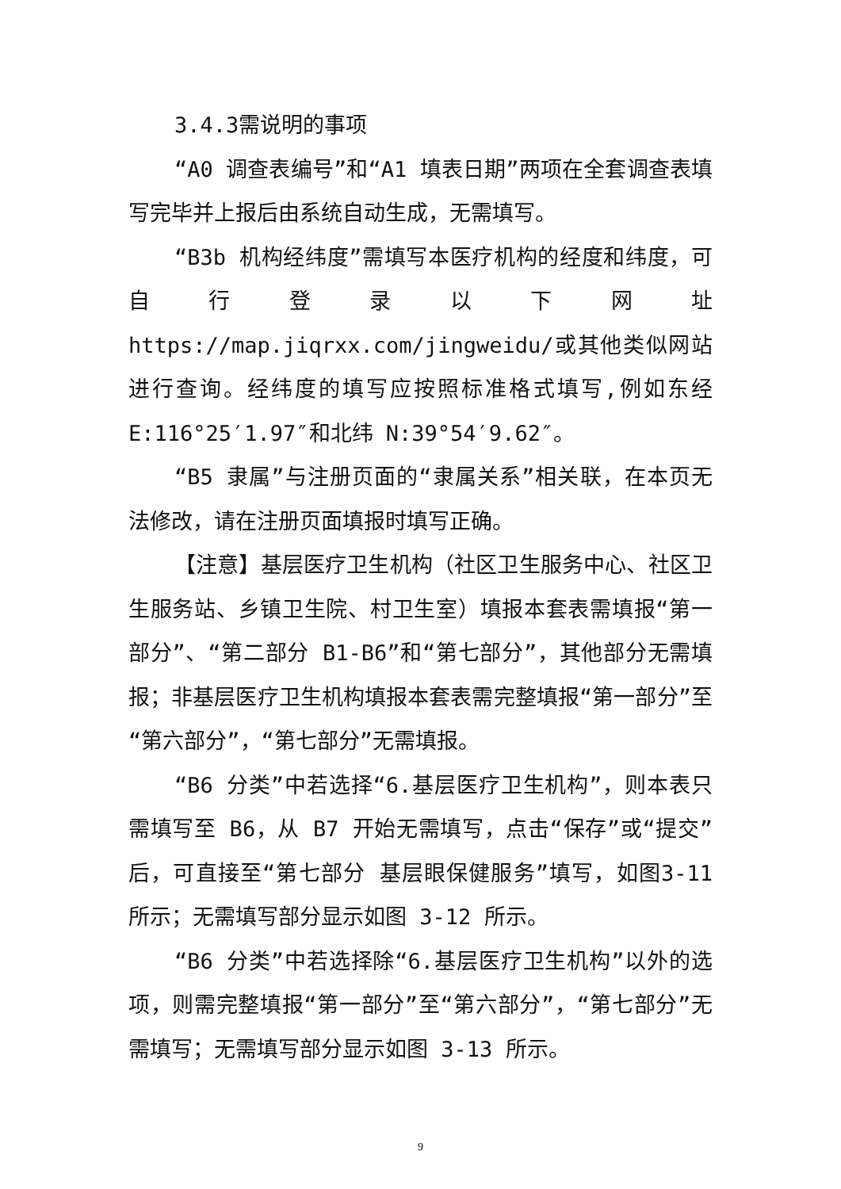3.4.3需说明的事项
“A0 调查表编号”和“A1 填表日期”两项在全套调查表填写完毕并上报后由系统自动生成，无需填写。
“B3b 机构经纬度”需填写本医疗机构的经度和纬度，可自行登录以下网址 https://map.jiqrxx.com/jingweidu/或其他类似网站进行查询。经纬度的填写应按照标准格式填写,例如东经 E:116°25′1.97″和北纬 N:39°54′9.62″。
“B5 隶属”与注册页面的“隶属关系”相关联，在本页无法修改，请在注册页面填报时填写正确。
【注意】基层医疗卫生机构（社区卫生服务中心、社区卫生服务站、乡镇卫生院、村卫生室）填报本套表需填报“第一部分”、“第二部分 B1-B6”和“第七部分”，其他部分无需填报；非基层医疗卫生机构填报本套表需完整填报“第一部分”至“第六部分”，“第七部分”无需填报。
“B6 分类”中若选择“6.基层医疗卫生机构”，则本表只需填写至 B6，从 B7 开始无需填写，点击“保存”或“提交”后，可直接至“第七部分 基层眼保健服务”填写，如图3-11 所示；无需填写部分显示如图 3-12 所示。
“B6 分类”中若选择除“6.基层医疗卫生机构”以外的选项，则需完整填报“第一部分”至“第六部分”，“第七部分”无需填写；无需填写部分显示如图 3-13 所示。
9